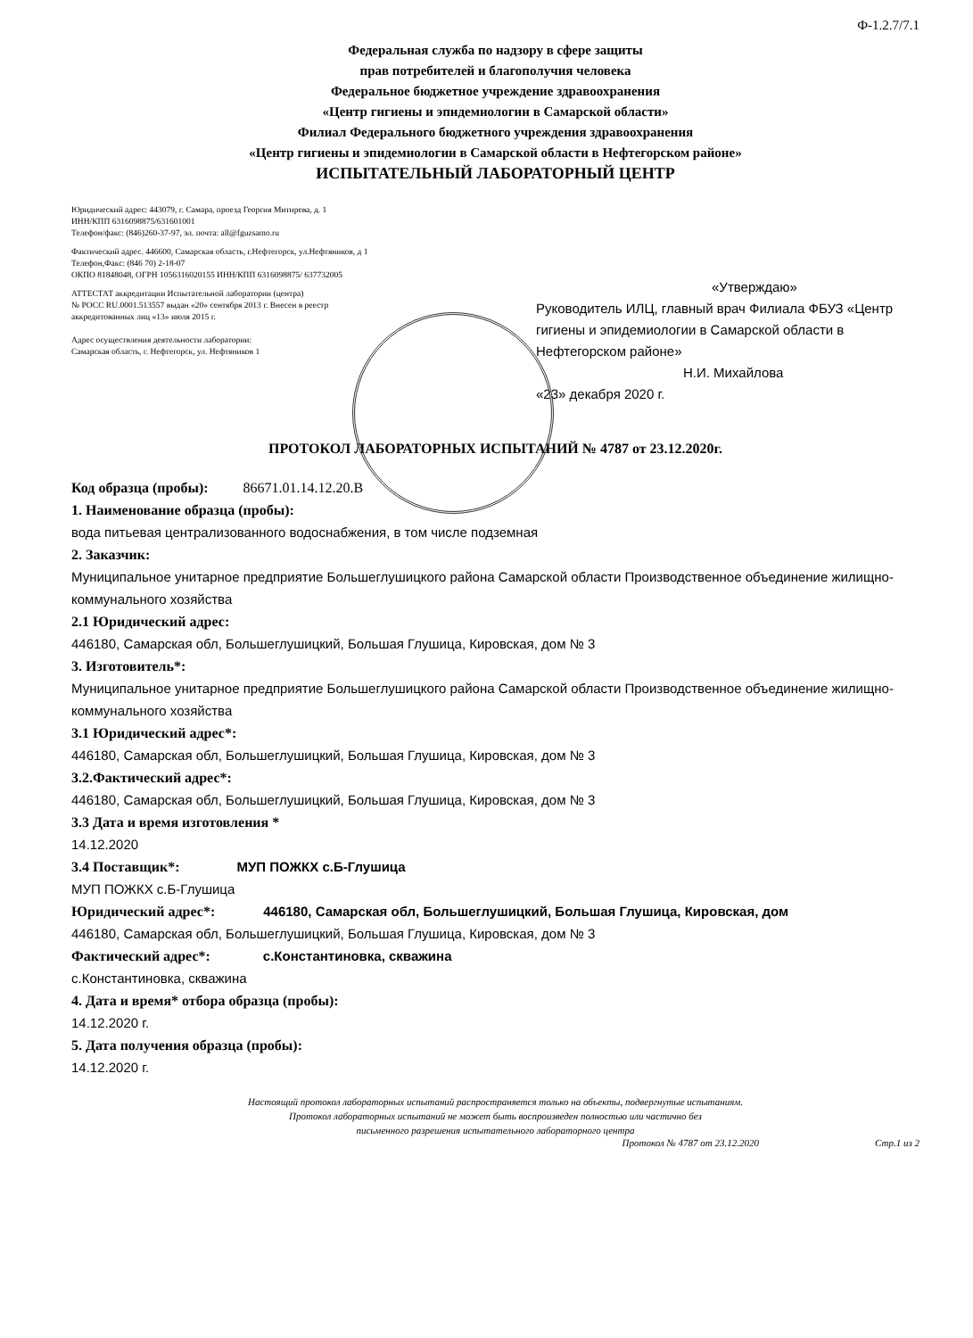Ф-1.2.7/7.1
Федеральная служба по надзору в сфере защиты
прав потребителей и благополучия человека
Федеральное бюджетное учреждение здравоохранения
«Центр гигиены и эпидемиологии в Самарской области»
Филиал Федерального бюджетного учреждения здравоохранения
«Центр гигиены и эпидемиологии в Самарской области в Нефтегорском районе»
ИСПЫТАТЕЛЬНЫЙ ЛАБОРАТОРНЫЙ ЦЕНТР
Юридический адрес: 443079, г. Самара, проезд Георгия Митирева, д. 1
ИНН/КПП 6316098875/631601001
Телефон/факс: (846)260-37-97, эл. почта: all@fguzsamo.ru
Фактический адрес. 446600, Самарская область, г.Нефтегорск, ул.Нефтяников, д 1
Телефон,Факс: (846 70) 2-18-07
ОКПО 81848048, ОГРН 1056316020155 ИНН/КПП 6316098875/ 637732005
АТТЕСТАТ аккредитации Испытательной лаборатории (центра)
№ РОСС RU.0001.513557 выдан «20» сентября 2013 г. Внесен в реестр
аккредитованных лиц «13» июля 2015 г.
Адрес осуществления деятельности лаборатории:
Самарская область, г. Нефтегорск, ул. Нефтяников 1
«Утверждаю»
Руководитель ИЛЦ, главный врач Филиала ФБУЗ «Центр гигиены и эпидемиологии в Самарской области в Нефтегорском районе»
Н.И. Михайлова
«23» декабря 2020 г.
ПРОТОКОЛ ЛАБОРАТОРНЫХ ИСПЫТАНИЙ № 4787 от 23.12.2020г.
Код образца (пробы): 86671.01.14.12.20.В
1. Наименование образца (пробы):
вода питьевая централизованного водоснабжения, в том числе подземная
2. Заказчик:
Муниципальное унитарное предприятие Большеглушицкого района Самарской области Производственное объединение жилищно-коммунального хозяйства
2.1 Юридический адрес:
446180, Самарская обл, Большеглушицкий, Большая Глушица, Кировская, дом № 3
3. Изготовитель*:
Муниципальное унитарное предприятие Большеглушицкого района Самарской области Производственное объединение жилищно-коммунального хозяйства
3.1 Юридический адрес*:
446180, Самарская обл, Большеглушицкий, Большая Глушица, Кировская, дом № 3
3.2.Фактический адрес*:
446180, Самарская обл, Большеглушицкий, Большая Глушица, Кировская, дом № 3
3.3 Дата и время изготовления *
14.12.2020
3.4 Поставщик*: МУП ПОЖКХ с.Б-Глушица
МУП ПОЖКХ с.Б-Глушица
Юридический адрес*: 446180, Самарская обл, Большеглушицкий, Большая Глушица, Кировская, дом
446180, Самарская обл, Большеглушицкий, Большая Глушица, Кировская, дом № 3
Фактический адрес*: с.Константиновка, скважина
с.Константиновка, скважина
4. Дата и время* отбора образца (пробы):
14.12.2020 г.
5. Дата получения образца (пробы):
14.12.2020 г.
Настоящий протокол лабораторных испытаний распространяется только на объекты, подвергнутые испытаниям.
Протокол лабораторных испытаний не может быть воспроизведен полностью или частично без
письменного разрешения испытательного лабораторного центра
Протокол № 4787 от 23.12.2020 Стр.1 из 2